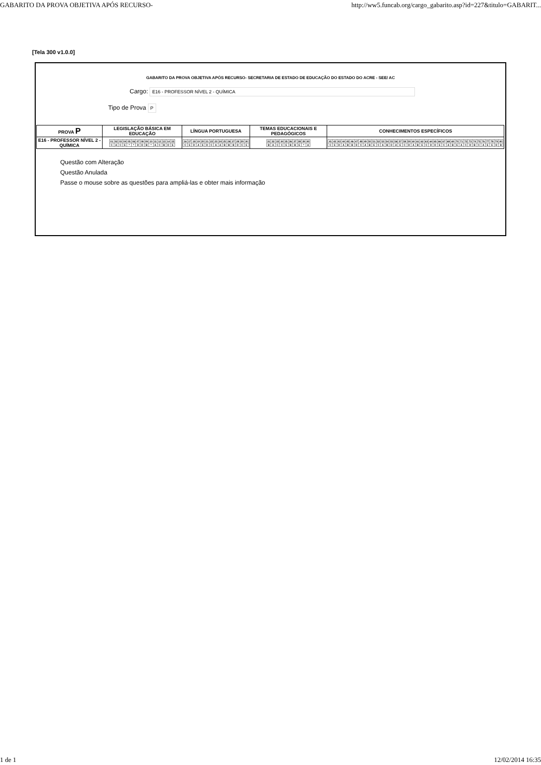GABARITO DA PROVA OBJETIVA APÓS RECURSO- http://ww5.funcab.org/cargo_gabarito.asp?id=227&titulo=GABARIT...
[Tela 300 v1.0.0]
GABARITO DA PROVA OBJETIVA APÓS RECURSO- SECRETARIA DE ESTADO DE EDUCAÇÃO DO ESTADO DO ACRE - SEE/ AC
Cargo: E16 - PROFESSOR NÍVEL 2 - QUÍMICA
Tipo de Prova P
| PROVA P | LEGISLAÇÃO BÁSICA EM EDUCAÇÃO | LÍNGUA PORTUGUESA | TEMAS EDUCACIONAIS E PEDAGÓGICOS | CONHECIMENTOS ESPECÍFICOS |
| --- | --- | --- | --- | --- |
| E16 - PROFESSOR NÍVEL 2 - QUÍMICA | / 01 / 02 / 03 / 04 / 05 / 06 / 07 / 08 / 09 / 10 / 11 / 12 / 13 / 14 / 15 / / C / A / C / E / * / * / D / D / B / * / A / C / B / D / E / | / 16 / 17 / 18 / 19 / 20 / 21 / 22 / 23 / 24 / 25 / 26 / 27 / 28 / 29 / 30 / / C / E / D / A / E / D / C / A / A / B / B / B / D / C / E / | / 31 / 32 / 33 / 34 / 35 / 36 / 37 / 38 / 39 / 40 / / B / A / C / C / E / B / B / E / * / A / | / 41 / 42 / 43 / 44 / 45 / 46 / 47 / 48 / 49 / 50 / 51 / 52 / 53 / 54 / 55 / 56 / 57 / 58 / 59 / 60 / 61 / 62 / 63 / 64 / 65 / 66 / 67 / 68 / 69 / 70 / 71 / 72 / 73 / 74 / 75 / 76 / 77 / 78 / 79 / 80 / / C / E / D / A / B / B / D / C / A / B / E / C / A / B / D / A / E / C / D / A / B / E / C / D / D / E / C / A / B / E / A / C / D / B / C / A / E / E / D / B / |
Questão com Alteração
Questão Anulada
Passe o mouse sobre as questões para ampliá-las e obter mais informação
1 de 1 12/02/2014 16:35